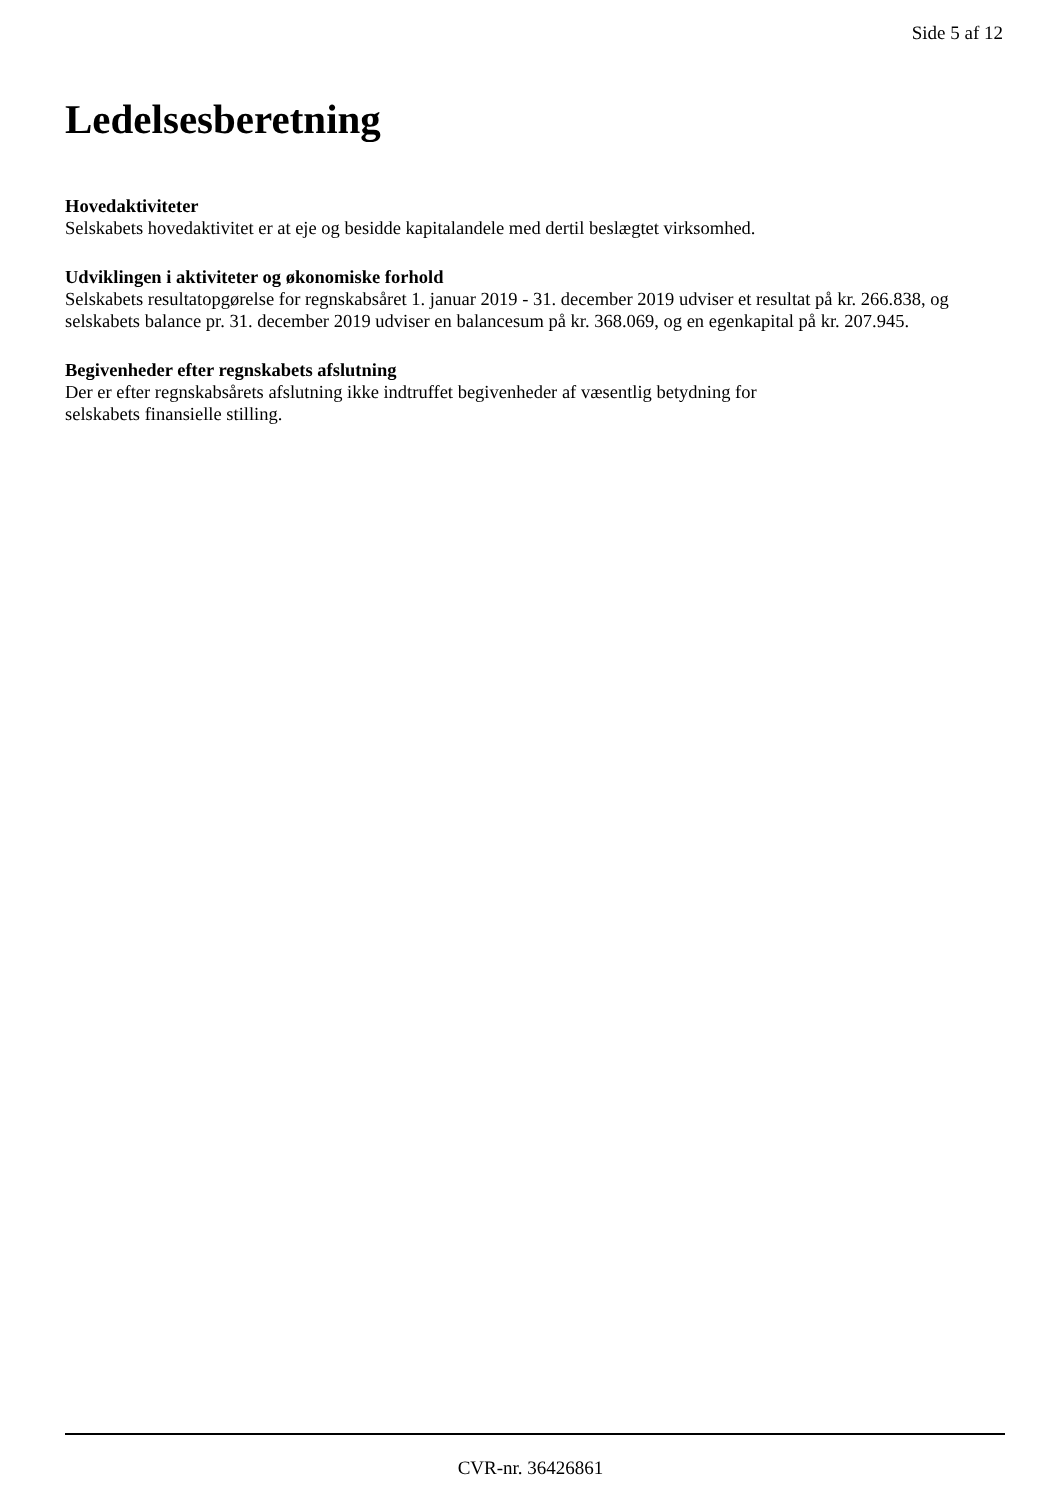Side 5 af 12
Ledelsesberetning
Hovedaktiviteter
Selskabets hovedaktivitet er at eje og besidde kapitalandele med dertil beslægtet virksomhed.
Udviklingen i aktiviteter og økonomiske forhold
Selskabets resultatopgørelse for regnskabsåret 1. januar 2019 - 31. december 2019 udviser et resultat på kr. 266.838, og selskabets balance pr. 31. december 2019 udviser en balancesum på kr. 368.069, og en egenkapital på kr. 207.945.
Begivenheder efter regnskabets afslutning
Der er efter regnskabsårets afslutning ikke indtruffet begivenheder af væsentlig betydning for
selskabets finansielle stilling.
CVR-nr. 36426861